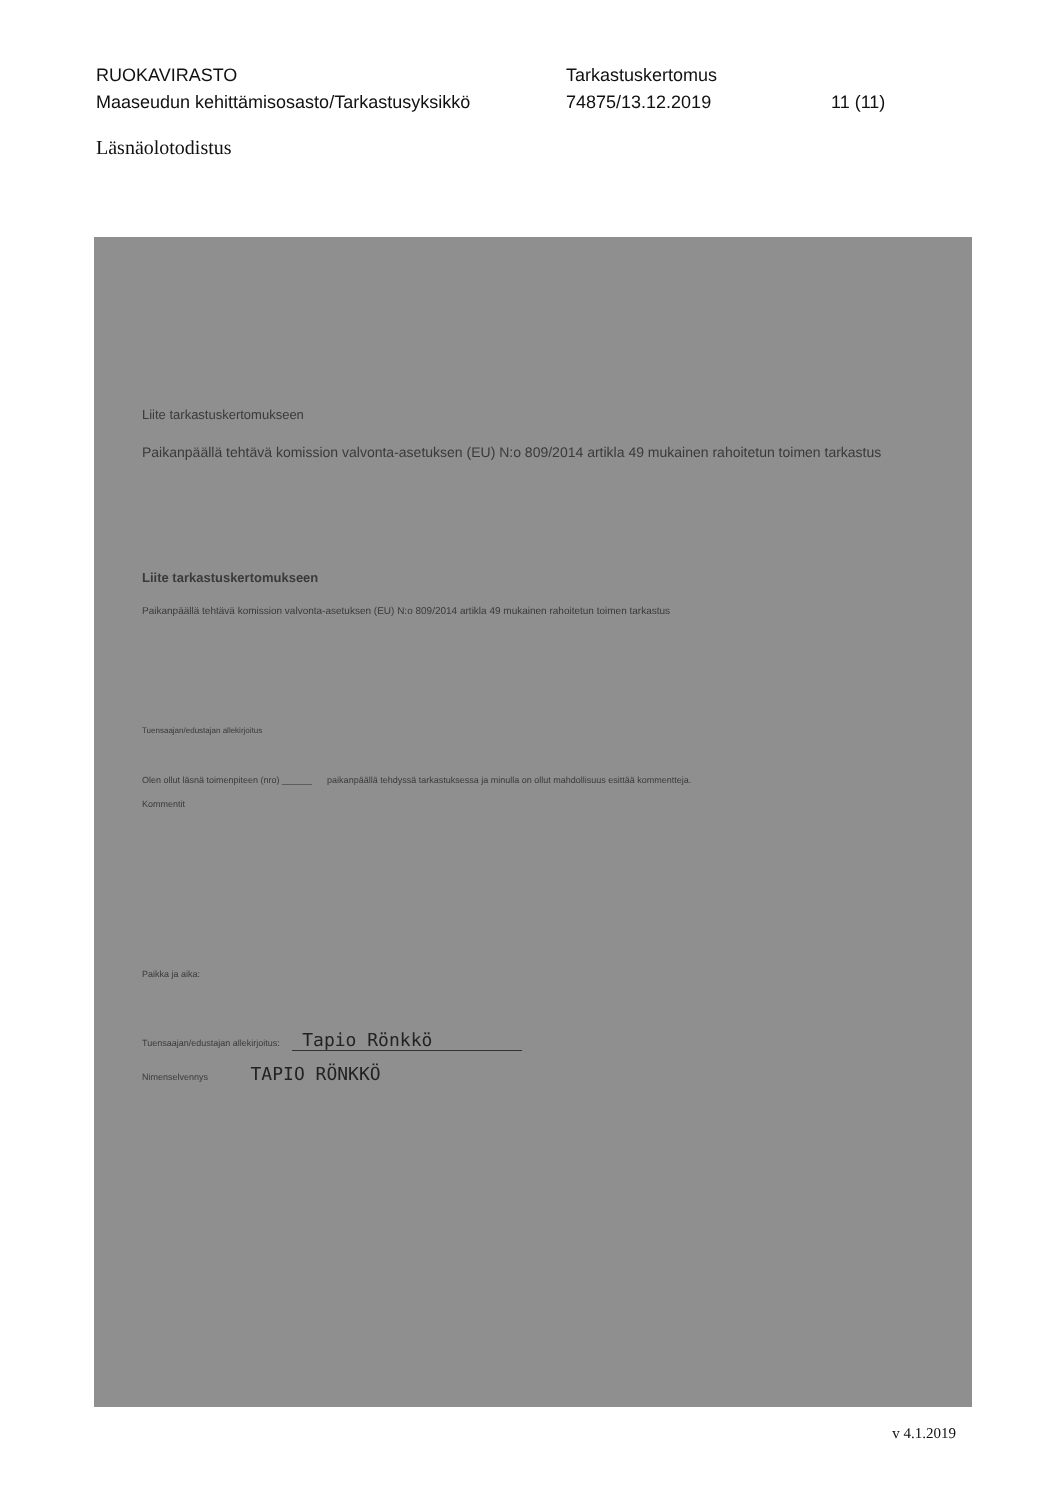RUOKAVIRASTO
Maaseudun kehittämisosasto/Tarkastusyksikkö
Tarkastuskertomus
74875/13.12.2019
11 (11)
Läsnäolotodistus
Liite tarkastuskertomukseen
Paikanpäällä tehtävä komission valvonta-asetuksen (EU) N:o 809/2014 artikla 49 mukainen rahoitetun toimen tarkastus
Liite tarkastuskertomukseen
Paikanpäällä tehtävä komission valvonta-asetuksen (EU) N:o 809/2014 artikla 49 mukainen rahoitetun toimen tarkastus
Tuensaajan/edustajan allekirjoitus
Olen ollut läsnä toimenpiteen (nro) ______ paikanpäällä tehdyssä tarkastuksessa ja minulla on ollut mahdollisuus esittää kommentteja.
Kommentit
Paikka ja aika:
Tuensaajan/edustajan allekirjoitus: Tapio Rönkkö
Nimenselvennys TAPIO RÖNKKÖ
v 4.1.2019